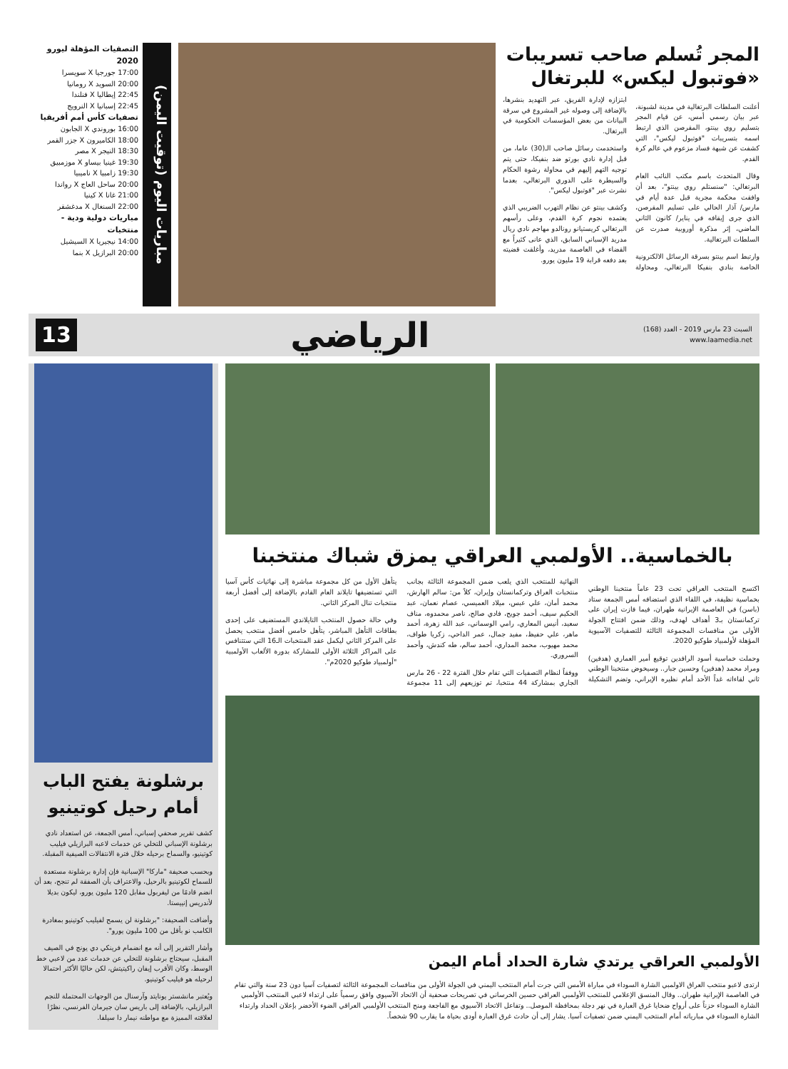المجر تُسلم صاحب تسريبات «فوتبول ليكس» للبرتغال
أعلنت السلطات البرتغالية في مدينة لشبونة، عبر بيان رسمي أمس، عن قيام المجر بتسليم روي بينتو، المقرصن الذي ارتبط اسمه بتسريبات "فوتبول ليكس"، التي كشفت عن شبهة فساد مزعوم في عالم كرة القدم.
وقال المتحدث باسم مكتب النائب العام البرتغالي: "سنستلم روي بينتو"، بعد أن وافقت محكمة مجرية قبل عدة أيام في مارس/ آذار الحالي على تسليم المقرصن، الذي جرى إيقافه في يناير/ كانون الثاني الماضي، إثر مذكرة أوروبية صدرت عن السلطات البرتغالية.
وارتبط اسم بينتو بسرقة الرسائل الالكترونية الخاصة بنادي بنفيكا البرتغالي، ومحاولة ابتزازه لإدارة الفريق، عبر التهديد بنشرها، بالإضافة إلى وصوله غير المشروع في سرقة البيانات من بعض المؤسسات الحكومية في البرتغال.
واستخدمت رسائل صاحب الـ(30) عاما، من قبل إدارة نادي بورتو ضد بنفيكا، حتى يتم توجيه التهم إليهم في محاولة رشوة الحكام والسيطرة على الدوري البرتغالي، بعدما نشرت عبر "فوتبول ليكس".
وكشف بينتو عن نظام التهرب الضريبي الذي يعتمده نجوم كرة القدم، وعلى رأسهم البرتغالي كريستيانو رونالدو مهاجم نادي ريال مدريد الإسباني السابق، الذي عانى كثيراً مع القضاء في العاصمة مدريد، وأغلقت قضيته بعد دفعه قرابة 19 مليون يورو.
مباريات اليوم (توقيت اليمن)
التصفيات المؤهلة ليورو 2020
17:00 جورجيا X سويسرا
20:00 السويد X رومانيا
22:45 إيطاليا X فنلندا
22:45 إسبانيا X النرويج
تصفيات كأس أمم أفريقيا
16:00 بوروندي X الجابون
18:00 الكاميرون X جزر القمر
18:30 النيجر X مصر
19:30 غينيا بيساو X موزمبيق
19:30 زامبيا X ناميبيا
20:00 ساحل العاج X رواندا
21:00 غانا X كينيا
22:00 السنغال X مدغشقر
مباريات دولية ودية - منتخبات
14:00 نيجيريا X السيشيل
20:00 البرازيل X بنما
السبت 23 مارس 2019 - العدد (168)
www.laamedia.net
الرياضي
13
بالخماسية.. الأولمبي العراقي يمزق شباك منتخبنا
اكتسح المنتخب العراقي تحت 23 عاماً منتخبنا الوطني بخماسية نظيفة، في اللقاء الذي استضافه أمس الجمعة ستاد (باسن) في العاصمة الإيرانية طهران، فيما فازت إيران على تركمانستان بـ3 أهداف لهدف، وذلك ضمن افتتاح الجولة الأولى من منافسات المجموعة الثالثة للتصفيات الآسيوية المؤهلة لأولمبياد طوكيو 2020.
وحملت خماسية أسود الرافدين توقيع أمير العماري (هدفين) ومراد محمد (هدفين) وحسين جبار.. وسيخوض منتخبنا الوطني ثاني لقاءاته غداً الأحد أمام نظيره الإيراني، وتضم التشكيلة النهائية للمنتخب الذي يلعب ضمن المجموعة الثالثة بجانب منتخبات العراق وتركمانستان وإيران، كلاً من: سالم الهارش، محمد أمان، علي عبس، ميلاد العميسي، عصام نعمان، عبد الحكيم سيف، أحمد جويح، فادي صالح، ناصر محمدوه، مناف سعيد، أنيس المعاري، رامي الوسماني، عبد الله زهرة، أحمد ماهر، علي حفيظ، مفيد جمال، عمر الداحي، زكريا طواف، محمد مهيوب، محمد المداري، أحمد سالم، طه كندش، وأحمد السروري.
ووفقاً لنظام التصفيات التي تقام خلال الفترة 22 - 26 مارس الجاري بمشاركة 44 منتخبا، تم توزيعهم إلى 11 مجموعة يتأهل الأول من كل مجموعة مباشرة إلى نهائيات كأس آسيا التي تستضيفها تايلاند العام القادم بالإضافة إلى أفضل أربعة منتخبات تنال المركز الثاني.
وفي حالة حصول المنتخب التايلاندي المستضيف على إحدى بطاقات التأهل المباشر، يتأهل خامس أفضل منتخب يحصل على المركز الثاني ليكمل عقد المنتخبات الـ16 التي ستتنافس على المراكز الثلاثة الأولى للمشاركة بدورة الألعاب الأولمبية "أولمبياد طوكيو 2020م".
الأولمبي العراقي يرتدي شارة الحداد أمام اليمن
ارتدى لاعبو منتخب العراق الاولمبي الشارة السوداء في مباراة الأمس التي جرت أمام المنتخب اليمني في الجولة الأولى من منافسات المجموعة الثالثة لتصفيات آسيا دون 23 سنة والتي تقام في العاصمة الإيرانية طهران.. وقال المنسق الإعلامي للمنتخب الأولمبي العراقي حسين الخرساني في تصريحات صحفية أن الاتحاد الآسيوي وافق رسمياً على ارتداء لاعبي المنتخب الأولمبي الشارة السوداء حزناً على أرواح ضحايا غرق العبارة في نهر دجلة بمحافظة الموصل.. وتفاعل الاتحاد الآسيوي مع الفاجعة ومنح المنتخب الأولمبي العراقي الضوء الأخضر بإعلان الحداد وارتداء الشارة السوداء في مبارياته أمام المنتخب اليمني ضمن تصفيات آسيا. يشار إلى أن حادث غرق العبارة أودى بحياة ما يقارب 90 شخصاً.
برشلونة يفتح الباب أمام رحيل كوتينيو
كشف تقرير صحفي إسباني، أمس الجمعة، عن استعداد نادي برشلونة الإسباني للتخلي عن خدمات لاعبه البرازيلي فيليب كوتينيو، والسماح برحيله خلال فترة الانتقالات الصيفية المقبلة.
وبحسب صحيفة "ماركا" الإسبانية فإن إدارة برشلونة مستعدة للسماح لكوتينيو بالرحيل، والاعتراف بأن الصفقة لم تنجح، بعد أن انضم قادمًا من ليفربول مقابل 120 مليون يورو، ليكون بديلا لأندريس إنييستا.
وأضافت الصحيفة: "برشلونة لن يسمح لفيليب كوتينيو بمغادرة الكامب نو بأقل من 100 مليون يورو".
وأشار التقرير إلى أنه مع انضمام فرينكي دي يونج في الصيف المقبل، سيحتاج برشلونة للتخلي عن خدمات عدد من لاعبي خط الوسط، وكان الأقرب إيفان راكيتيتش، لكن حاليًا الأكثر احتمالا لرحيله هو فيليب كوتينيو.
ويُعتبر مانشستر يونايتد وآرسنال من الوجهات المحتملة للنجم البرازيلي، بالإضافة إلى باريس سان جيرمان الفرنسي، نظرًا لعلاقته المميزة مع مواطنه نيمار دا سيلفا.